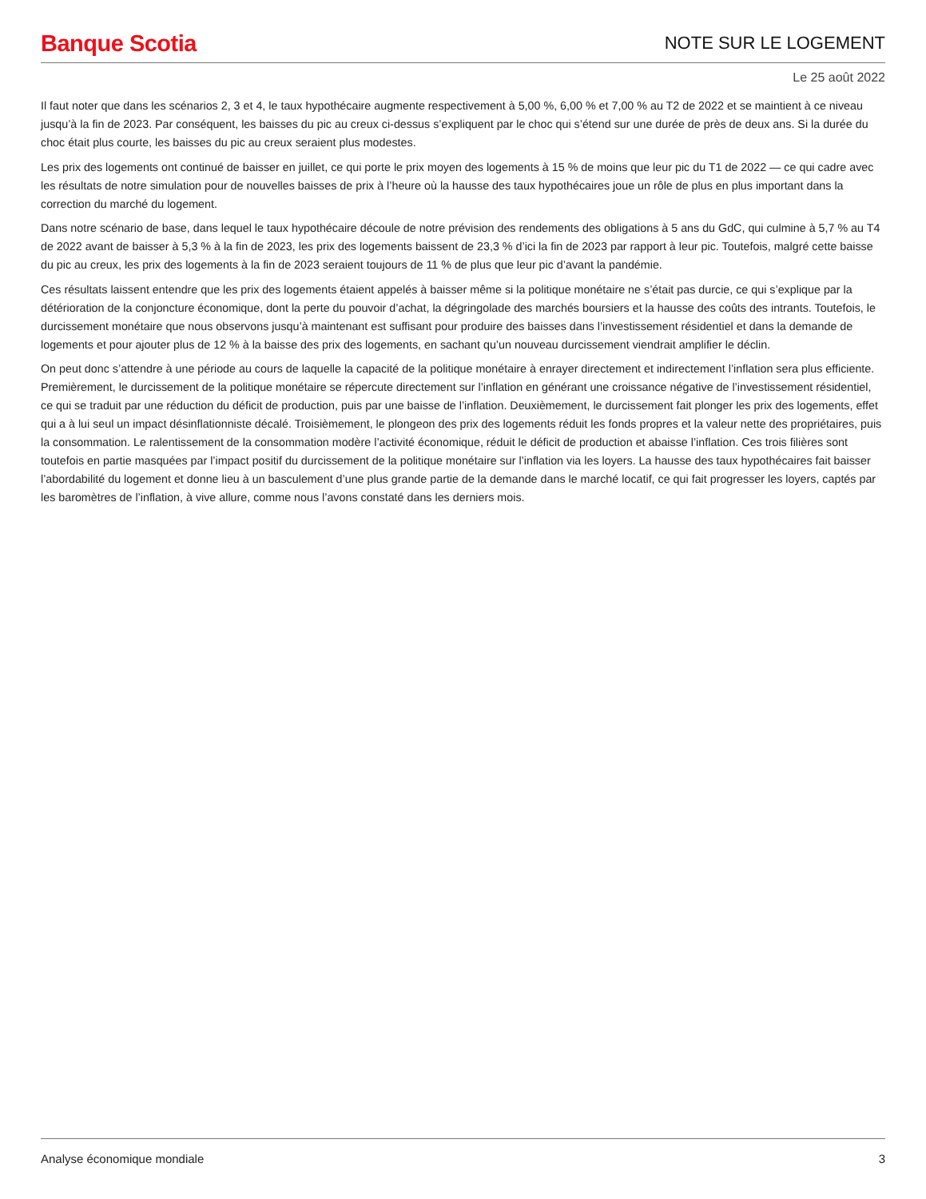Banque Scotia NOTE SUR LE LOGEMENT
Le 25 août 2022
Il faut noter que dans les scénarios 2, 3 et 4, le taux hypothécaire augmente respectivement à 5,00 %, 6,00 % et 7,00 % au T2 de 2022 et se maintient à ce niveau jusqu’à la fin de 2023. Par conséquent, les baisses du pic au creux ci-dessus s’expliquent par le choc qui s’étend sur une durée de près de deux ans. Si la durée du choc était plus courte, les baisses du pic au creux seraient plus modestes.
Les prix des logements ont continué de baisser en juillet, ce qui porte le prix moyen des logements à 15 % de moins que leur pic du T1 de 2022 — ce qui cadre avec les résultats de notre simulation pour de nouvelles baisses de prix à l’heure où la hausse des taux hypothécaires joue un rôle de plus en plus important dans la correction du marché du logement.
Dans notre scénario de base, dans lequel le taux hypothécaire découle de notre prévision des rendements des obligations à 5 ans du GdC, qui culmine à 5,7 % au T4 de 2022 avant de baisser à 5,3 % à la fin de 2023, les prix des logements baissent de 23,3 % d’ici la fin de 2023 par rapport à leur pic. Toutefois, malgré cette baisse du pic au creux, les prix des logements à la fin de 2023 seraient toujours de 11 % de plus que leur pic d’avant la pandémie.
Ces résultats laissent entendre que les prix des logements étaient appelés à baisser même si la politique monétaire ne s’était pas durcie, ce qui s’explique par la détérioration de la conjoncture économique, dont la perte du pouvoir d’achat, la dégringolade des marchés boursiers et la hausse des coûts des intrants. Toutefois, le durcissement monétaire que nous observons jusqu’à maintenant est suffisant pour produire des baisses dans l’investissement résidentiel et dans la demande de logements et pour ajouter plus de 12 % à la baisse des prix des logements, en sachant qu’un nouveau durcissement viendrait amplifier le déclin.
On peut donc s’attendre à une période au cours de laquelle la capacité de la politique monétaire à enrayer directement et indirectement l’inflation sera plus efficiente. Premièrement, le durcissement de la politique monétaire se répercute directement sur l’inflation en générant une croissance négative de l’investissement résidentiel, ce qui se traduit par une réduction du déficit de production, puis par une baisse de l’inflation. Deuxièmement, le durcissement fait plonger les prix des logements, effet qui a à lui seul un impact désinflationniste décalé. Troisièmement, le plongeon des prix des logements réduit les fonds propres et la valeur nette des propriétaires, puis la consommation. Le ralentissement de la consommation modère l’activité économique, réduit le déficit de production et abaisse l’inflation. Ces trois filières sont toutefois en partie masquées par l’impact positif du durcissement de la politique monétaire sur l’inflation via les loyers. La hausse des taux hypothécaires fait baisser l’abordabilité du logement et donne lieu à un basculement d’une plus grande partie de la demande dans le marché locatif, ce qui fait progresser les loyers, captés par les baromètres de l’inflation, à vive allure, comme nous l’avons constaté dans les derniers mois.
Analyse économique mondiale 3